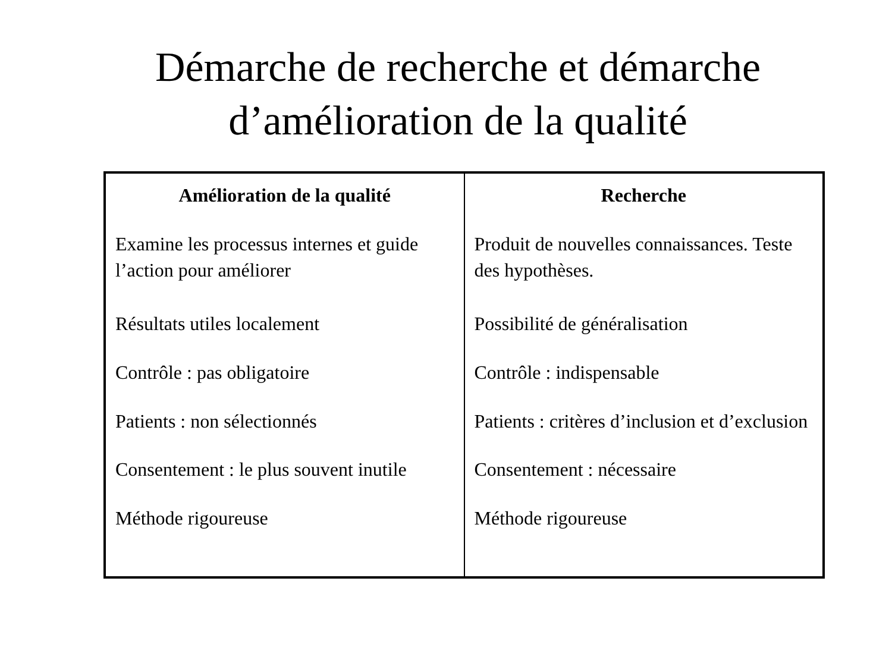Démarche de recherche et démarche d’amélioration de la qualité
| Amélioration de la qualité | Recherche |
| --- | --- |
| Examine les processus internes et guide l’action pour améliorer | Produit de nouvelles connaissances. Teste des hypothèses. |
| Résultats utiles localement | Possibilité de généralisation |
| Contrôle : pas obligatoire | Contrôle : indispensable |
| Patients : non sélectionnés | Patients : critères d’inclusion et d’exclusion |
| Consentement : le plus souvent inutile | Consentement : nécessaire |
| Méthode rigoureuse | Méthode rigoureuse |